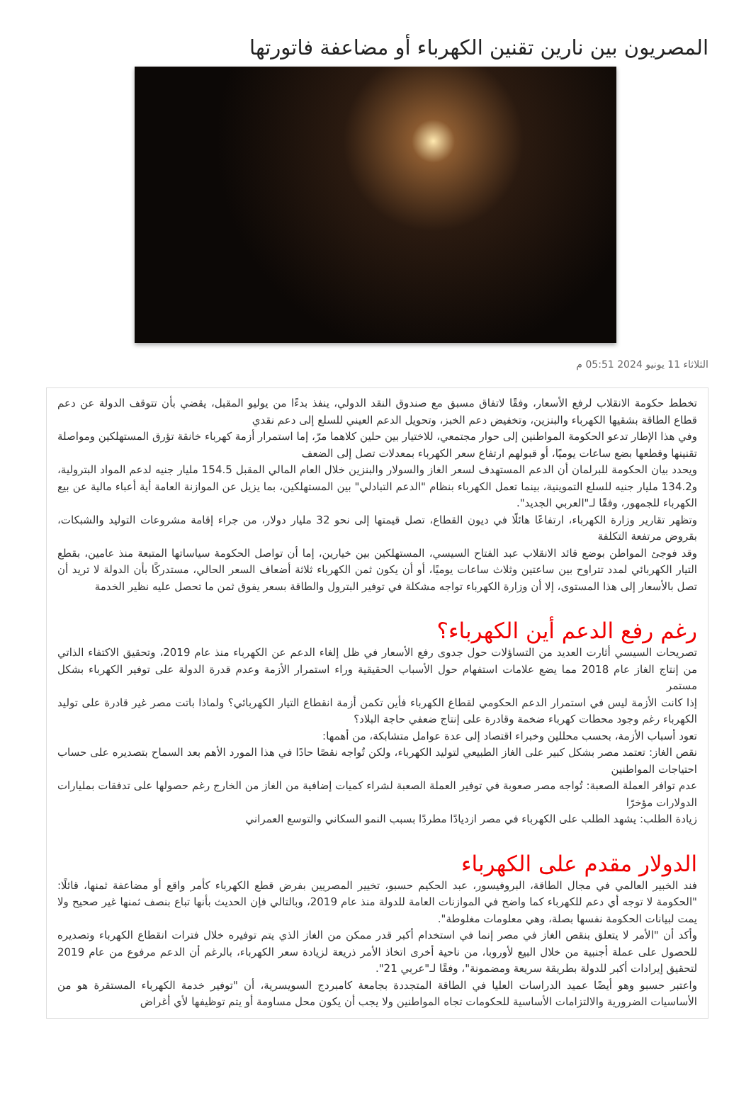المصريون بين نارين​​ تقنين الكهرباء أو مضاعفة فاتورتها
الثلاثاء 11 يونيو 2024 05:51 م
تخطط حكومة الانقلاب لرفع الأسعار، وفقًا لاتفاق مسبق مع صندوق النقد الدولي، ينفذ بدءًا من يوليو المقبل، يقضي بأن تتوقف الدولة عن دعم قطاع الطاقة بشقيها الكهرباء والبنزين، وتخفيض دعم الخبز، وتحويل الدعم العيني للسلع إلى دعم نقدي​
وفي هذا الإطار تدعو الحكومة المواطنين إلى حوار مجتمعي، للاختيار بين حلين كلاهما مرّ، إما استمرار أزمة كهرباء خانقة تؤرق المستهلكين ومواصلة تقنينها وقطعها بضع ساعات يوميًا، أو قبولهم ارتفاع سعر الكهرباء بمعدلات تصل إلى الضعف​
ويحدد بيان الحكومة للبرلمان أن الدعم المستهدف لسعر الغاز والسولار والبنزين خلال العام المالي المقبل 154.5 مليار جنيه لدعم المواد البترولية، و134.2 مليار جنيه للسلع التموينية، بينما تعمل الكهرباء بنظام "الدعم التبادلي" بين المستهلكين، بما يزيل عن الموازنة العامة أية أعباء مالية عن بيع الكهرباء للجمهور، وفقًا لـ"العربي الجديد".
وتظهر تقارير وزارة الكهرباء، ارتفاعًا هائلًا في ديون القطاع، تصل قيمتها إلى نحو 32 مليار دولار، من جراء إقامة مشروعات التوليد والشبكات، بقروض مرتفعة التكلفة​
وقد فوجئ المواطن بوضع قائد الانقلاب عبد الفتاح السيسي، المستهلكين بين خيارين، إما أن تواصل الحكومة سياساتها المتبعة منذ عامين، بقطع التيار الكهربائي لمدد تتراوح بين ساعتين وثلاث ساعات يوميًا، أو أن يكون ثمن الكهرباء ثلاثة أضعاف السعر الحالي، مستدركًا بأن الدولة لا تريد أن تصل بالأسعار إلى هذا المستوى، إلا أن وزارة الكهرباء تواجه مشكلة في توفير البترول والطاقة بسعر يفوق ثمن ما تحصل عليه نظير الخدمة​
رغم رفع الدعم أين الكهرباء؟
تصريحات السيسي أثارت العديد من التساؤلات حول جدوى رفع الأسعار في ظل إلغاء الدعم عن الكهرباء منذ عام 2019، وتحقيق الاكتفاء الذاتي من إنتاج الغاز عام 2018 مما يضع علامات استفهام حول الأسباب الحقيقية وراء استمرار الأزمة وعدم قدرة الدولة على توفير الكهرباء بشكل مستمر​
إذا كانت الأزمة ليس في استمرار الدعم الحكومي لقطاع الكهرباء فأين تكمن أزمة انقطاع التيار الكهربائي؟ ولماذا باتت مصر غير قادرة على توليد الكهرباء رغم وجود محطات كهرباء ضخمة وقادرة على إنتاج ضعفي حاجة البلاد؟
تعود أسباب الأزمة، بحسب محللين وخبراء اقتصاد إلى عدة عوامل متشابكة، من أهمها:
نقص الغاز: تعتمد مصر بشكل كبير على الغاز الطبيعي لتوليد الكهرباء، ولكن تُواجه نقصًا حادًا في هذا المورد الأهم بعد السماح بتصديره على حساب احتياجات المواطنين​
عدم توافر العملة الصعبة: تُواجه مصر صعوبة في توفير العملة الصعبة لشراء كميات إضافية من الغاز من الخارج رغم حصولها على تدفقات بمليارات الدولارات مؤخرًا​
زيادة الطلب: يشهد الطلب على الكهرباء في مصر ازديادًا مطردًا بسبب النمو السكاني والتوسع العمراني​
الدولار مقدم على الكهرباء
فند الخبير العالمي في مجال الطاقة، البروفيسور، عبد الحكيم حسبو، تخيير المصريين بفرض قطع الكهرباء كأمر واقع أو مضاعفة ثمنها، قائلًا: "الحكومة لا توجه أي دعم للكهرباء كما واضح في الموازنات العامة للدولة منذ عام 2019، وبالتالي فإن الحديث بأنها تباع بنصف ثمنها غير صحيح ولا يمت لبيانات الحكومة نفسها بصلة، وهي معلومات مغلوطة".
وأكد أن "الأمر لا يتعلق بنقص الغاز في مصر إنما في استخدام أكبر قدر ممكن من الغاز الذي يتم توفيره خلال فترات انقطاع الكهرباء وتصديره للحصول على عملة أجنبية من خلال البيع لأوروبا، من ناحية أخرى اتخاذ الأمر ذريعة لزيادة سعر الكهرباء، بالرغم أن الدعم مرفوع من عام 2019 لتحقيق إيرادات أكبر للدولة بطريقة سريعة ومضمونة"، وفقًا لـ"عربي 21".
واعتبر حسبو وهو أيضًا عميد الدراسات العليا في الطاقة المتجددة بجامعة كامبردج السويسرية، أن "توفير خدمة الكهرباء المستقرة هو من الأساسيات الضرورية والالتزامات الأساسية للحكومات تجاه المواطنين ولا يجب أن يكون محل مساومة أو يتم توظيفها لأي أغراض